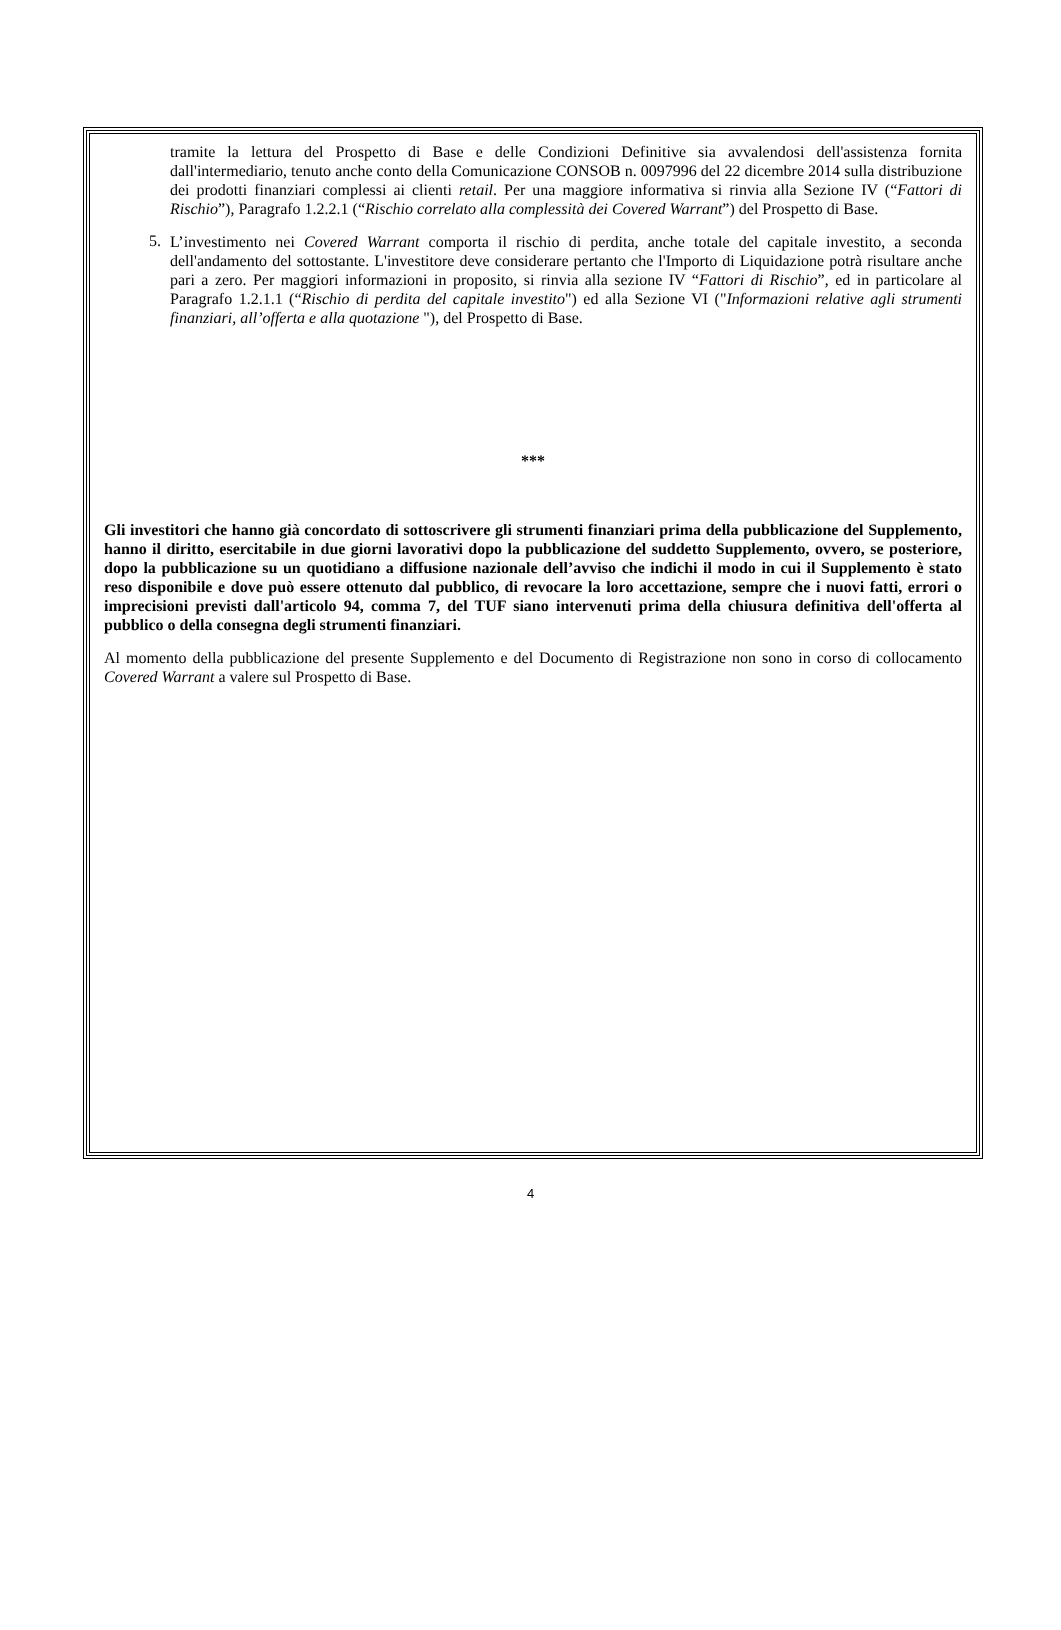tramite la lettura del Prospetto di Base e delle Condizioni Definitive sia avvalendosi dell'assistenza fornita dall'intermediario, tenuto anche conto della Comunicazione CONSOB n. 0097996 del 22 dicembre 2014 sulla distribuzione dei prodotti finanziari complessi ai clienti retail. Per una maggiore informativa si rinvia alla Sezione IV (“Fattori di Rischio”), Paragrafo 1.2.2.1 (“Rischio correlato alla complessità dei Covered Warrant”) del Prospetto di Base.
5.
L’investimento nei Covered Warrant comporta il rischio di perdita, anche totale del capitale investito, a seconda dell'andamento del sottostante. L'investitore deve considerare pertanto che l'Importo di Liquidazione potrà risultare anche pari a zero. Per maggiori informazioni in proposito, si rinvia alla sezione IV “Fattori di Rischio”, ed in particolare al Paragrafo 1.2.1.1 (“Rischio di perdita del capitale investito") ed alla Sezione VI ("Informazioni relative agli strumenti finanziari, all’offerta e alla quotazione "), del Prospetto di Base.
***
Gli investitori che hanno già concordato di sottoscrivere gli strumenti finanziari prima della pubblicazione del Supplemento, hanno il diritto, esercitabile in due giorni lavorativi dopo la pubblicazione del suddetto Supplemento, ovvero, se posteriore, dopo la pubblicazione su un quotidiano a diffusione nazionale dell’avviso che indichi il modo in cui il Supplemento è stato reso disponibile e dove può essere ottenuto dal pubblico, di revocare la loro accettazione, sempre che i nuovi fatti, errori o imprecisioni previsti dall'articolo 94, comma 7, del TUF siano intervenuti prima della chiusura definitiva dell'offerta al pubblico o della consegna degli strumenti finanziari.
Al momento della pubblicazione del presente Supplemento e del Documento di Registrazione non sono in corso di collocamento Covered Warrant a valere sul Prospetto di Base.
4